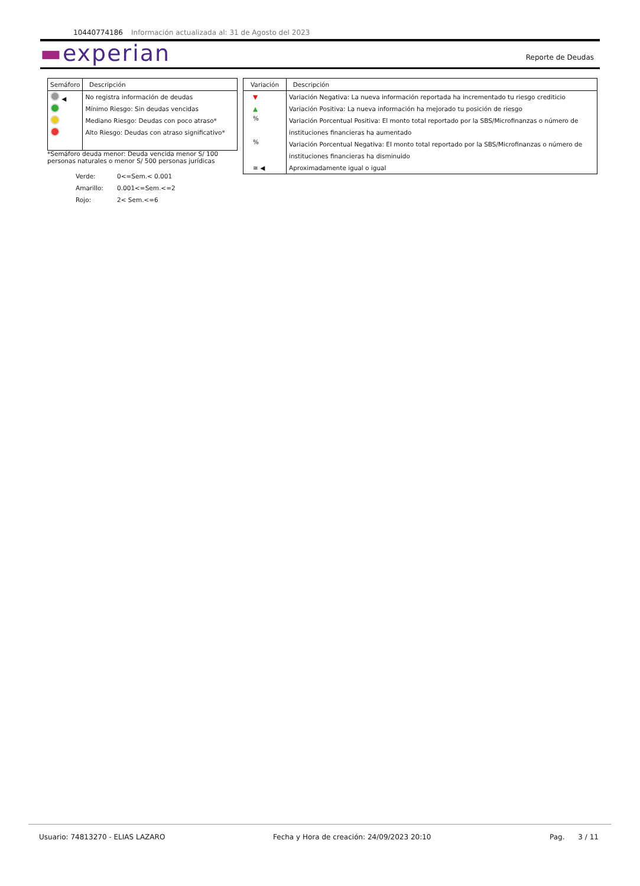10440774186 Información actualizada al: 31 de Agosto del 2023
▬experian Reporte de Deudas
| Semáforo | Descripción |
| --- | --- |
| ◀ | No registra información de deudas |
| | Mínimo Riesgo: Sin deudas vencidas |
| | Mediano Riesgo: Deudas con poco atraso* |
| | Alto Riesgo: Deudas con atraso significativo* |
*Semáforo deuda menor: Deuda vencida menor S/ 100
personas naturales o menor S/ 500 personas jurídicas
| Verde: | 0<=Sem.< 0.001 |
| Amarillo: | 0.001<=Sem.<=2 |
| Rojo: | 2< Sem.<=6 |
| Variación | Descripción |
| --- | --- |
| ▼ | Variación Negativa: La nueva información reportada ha incrementado tu riesgo crediticio |
| ▲ | Variación Positiva: La nueva información ha mejorado tu posición de riesgo |
| % | Variación Porcentual Positiva: El monto total reportado por la SBS/Microfinanzas o número de |
| | instituciones financieras ha aumentado |
| % | Variación Porcentual Negativa: El monto total reportado por la SBS/Microfinanzas o número de |
| | instituciones financieras ha disminuido |
| ≅ ◀ | Aproximadamente igual o igual |
Usuario: 74813270 - ELIAS LAZARO Fecha y Hora de creación: 24/09/2023 20:10 Pag. 3 / 11